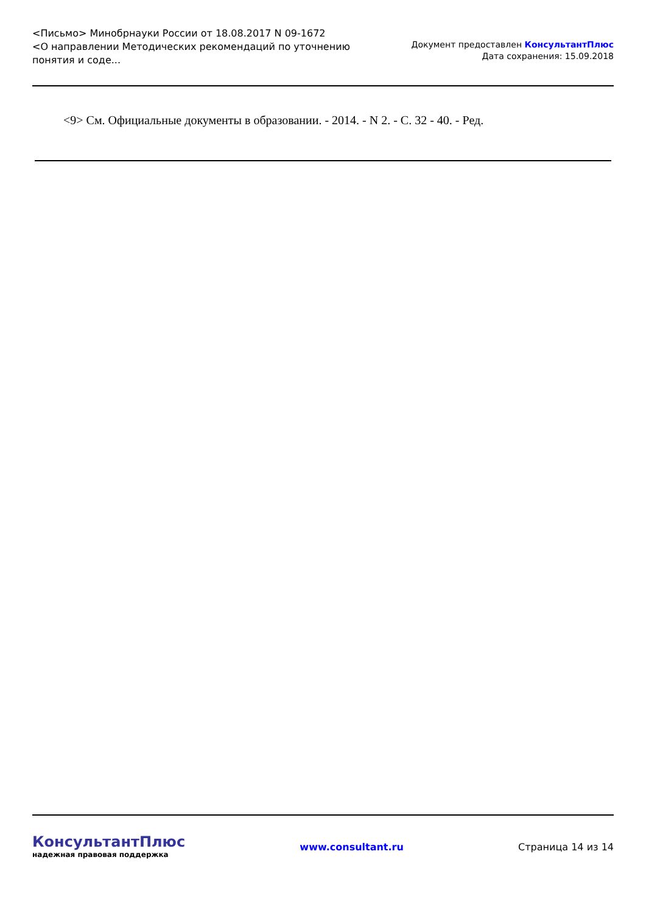<Письмо> Минобрнауки России от 18.08.2017 N 09-1672
<О направлении Методических рекомендаций по уточнению понятия и соде...
Документ предоставлен КонсультантПлюс
Дата сохранения: 15.09.2018
<9> См. Официальные документы в образовании. - 2014. - N 2. - С. 32 - 40. - Ред.
КонсультантПлюс
надежная правовая поддержка
www.consultant.ru Страница 14 из 14